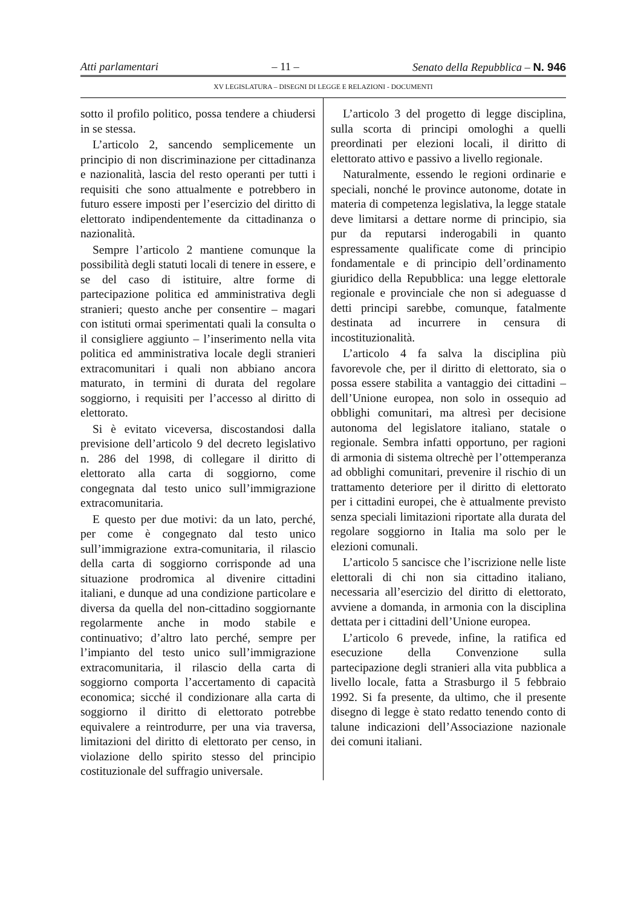Atti parlamentari – 11 – Senato della Repubblica – N. 946
XV LEGISLATURA – DISEGNI DI LEGGE E RELAZIONI - DOCUMENTI
sotto il profilo politico, possa tendere a chiudersi in se stessa.
L’articolo 2, sancendo semplicemente un principio di non discriminazione per cittadinanza e nazionalità, lascia del resto operanti per tutti i requisiti che sono attualmente e potrebbero in futuro essere imposti per l’esercizio del diritto di elettorato indipendentemente da cittadinanza o nazionalità.
Sempre l’articolo 2 mantiene comunque la possibilità degli statuti locali di tenere in essere, e se del caso di istituire, altre forme di partecipazione politica ed amministrativa degli stranieri; questo anche per consentire – magari con istituti ormai sperimentati quali la consulta o il consigliere aggiunto – l’inserimento nella vita politica ed amministrativa locale degli stranieri extracomunitari i quali non abbiano ancora maturato, in termini di durata del regolare soggiorno, i requisiti per l’accesso al diritto di elettorato.
Si è evitato viceversa, discostandosi dalla previsione dell’articolo 9 del decreto legislativo n. 286 del 1998, di collegare il diritto di elettorato alla carta di soggiorno, come congegnata dal testo unico sull’immigrazione extracomunitaria.
E questo per due motivi: da un lato, perché, per come è congegnato dal testo unico sull’immigrazione extra-comunitaria, il rilascio della carta di soggiorno corrisponde ad una situazione prodromica al divenire cittadini italiani, e dunque ad una condizione particolare e diversa da quella del non-cittadino soggiornante regolarmente anche in modo stabile e continuativo; d’altro lato perché, sempre per l’impianto del testo unico sull’immigrazione extracomunitaria, il rilascio della carta di soggiorno comporta l’accertamento di capacità economica; sicché il condizionare alla carta di soggiorno il diritto di elettorato potrebbe equivalere a reintrodurre, per una via traversa, limitazioni del diritto di elettorato per censo, in violazione dello spirito stesso del principio costituzionale del suffragio universale.
L’articolo 3 del progetto di legge disciplina, sulla scorta di principi omologhi a quelli preordinati per elezioni locali, il diritto di elettorato attivo e passivo a livello regionale.
Naturalmente, essendo le regioni ordinarie e speciali, nonché le province autonome, dotate in materia di competenza legislativa, la legge statale deve limitarsi a dettare norme di principio, sia pur da reputarsi inderogabili in quanto espressamente qualificate come di principio fondamentale e di principio dell’ordinamento giuridico della Repubblica: una legge elettorale regionale e provinciale che non si adeguasse d detti principi sarebbe, comunque, fatalmente destinata ad incurrere in censura di incostituzionalità.
L’articolo 4 fa salva la disciplina più favorevole che, per il diritto di elettorato, sia o possa essere stabilita a vantaggio dei cittadini – dell’Unione europea, non solo in ossequio ad obblighi comunitari, ma altresì per decisione autonoma del legislatore italiano, statale o regionale. Sembra infatti opportuno, per ragioni di armonia di sistema oltrechè per l’ottemperanza ad obblighi comunitari, prevenire il rischio di un trattamento deteriore per il diritto di elettorato per i cittadini europei, che è attualmente previsto senza speciali limitazioni riportate alla durata del regolare soggiorno in Italia ma solo per le elezioni comunali.
L’articolo 5 sancisce che l’iscrizione nelle liste elettorali di chi non sia cittadino italiano, necessaria all’esercizio del diritto di elettorato, avviene a domanda, in armonia con la disciplina dettata per i cittadini dell’Unione europea.
L’articolo 6 prevede, infine, la ratifica ed esecuzione della Convenzione sulla partecipazione degli stranieri alla vita pubblica a livello locale, fatta a Strasburgo il 5 febbraio 1992. Si fa presente, da ultimo, che il presente disegno di legge è stato redatto tenendo conto di talune indicazioni dell’Associazione nazionale dei comuni italiani.